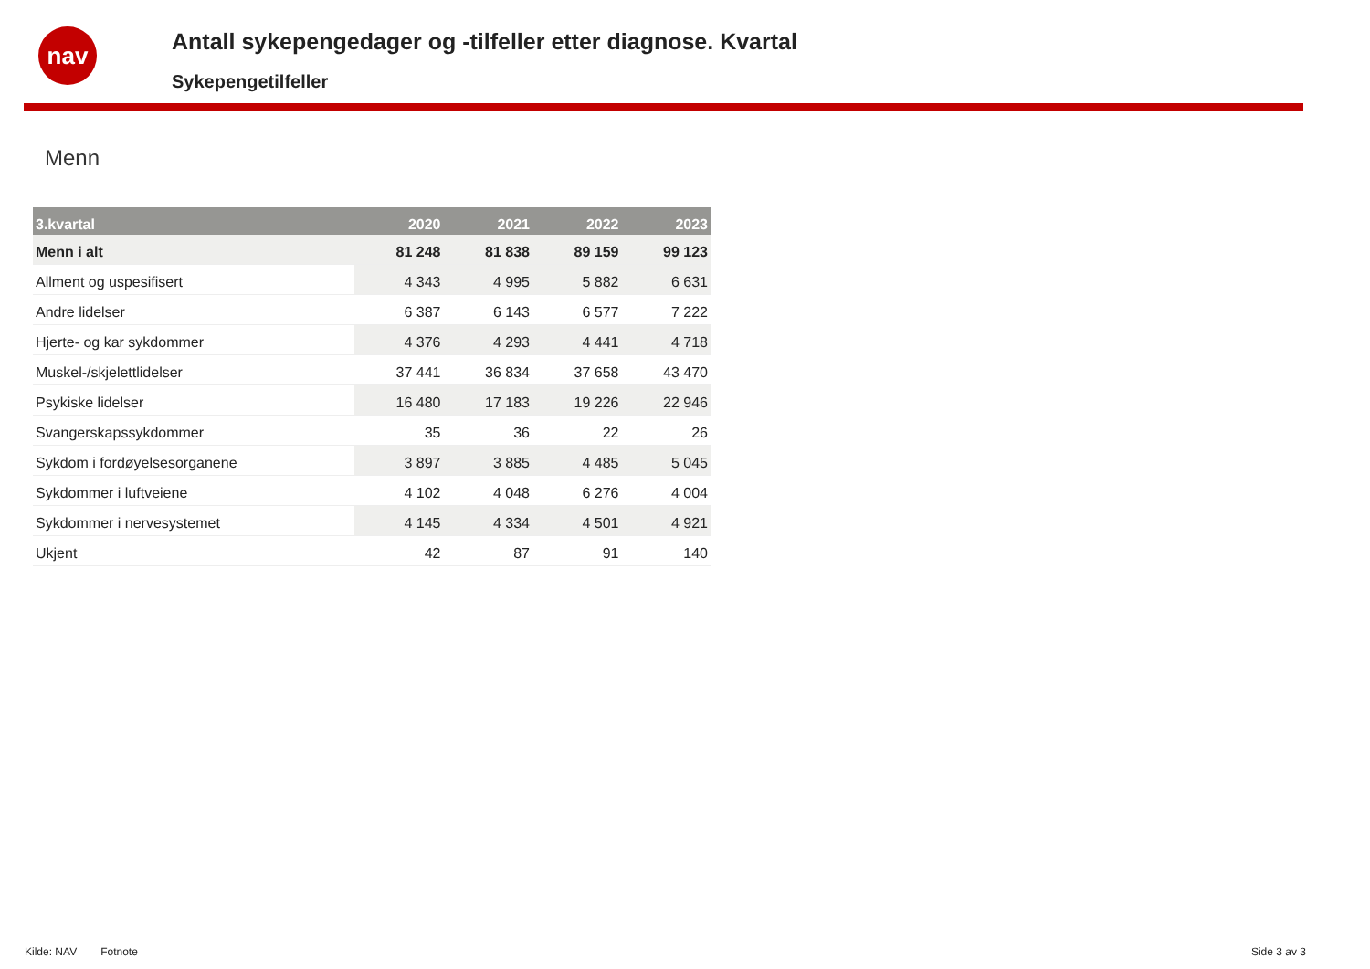nav
Antall sykepengedager og -tilfeller etter diagnose. Kvartal
Sykepengetilfeller
Menn
| 3.kvartal | 2020 | 2021 | 2022 | 2023 |
| --- | --- | --- | --- | --- |
| Menn i alt | 81 248 | 81 838 | 89 159 | 99 123 |
| Allment og uspesifisert | 4 343 | 4 995 | 5 882 | 6 631 |
| Andre lidelser | 6 387 | 6 143 | 6 577 | 7 222 |
| Hjerte- og kar sykdommer | 4 376 | 4 293 | 4 441 | 4 718 |
| Muskel-/skjelettlidelser | 37 441 | 36 834 | 37 658 | 43 470 |
| Psykiske lidelser | 16 480 | 17 183 | 19 226 | 22 946 |
| Svangerskapssykdommer | 35 | 36 | 22 | 26 |
| Sykdom i fordøyelsesorganene | 3 897 | 3 885 | 4 485 | 5 045 |
| Sykdommer i luftveiene | 4 102 | 4 048 | 6 276 | 4 004 |
| Sykdommer i nervesystemet | 4 145 | 4 334 | 4 501 | 4 921 |
| Ukjent | 42 | 87 | 91 | 140 |
Kilde: NAV Fotnote Side 3 av 3